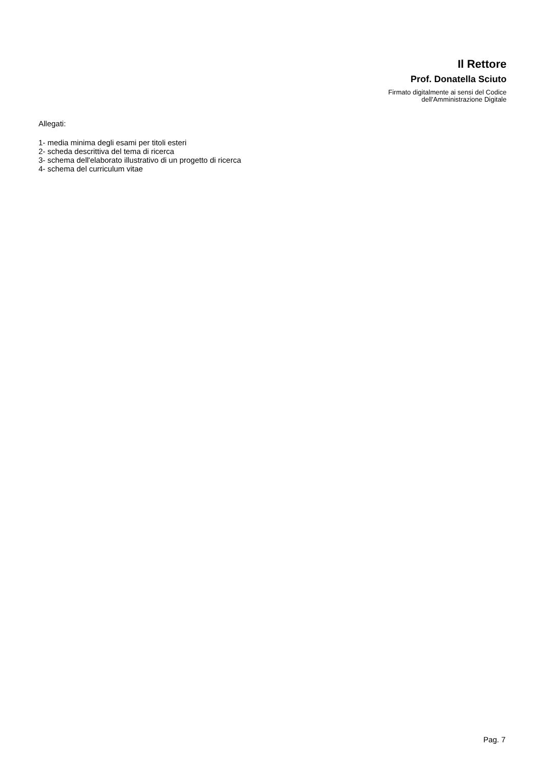Il Rettore
Prof. Donatella Sciuto
Firmato digitalmente ai sensi del Codice
dell'Amministrazione Digitale
Allegati:
1- media minima degli esami per titoli esteri
2- scheda descrittiva del tema di ricerca
3- schema dell'elaborato illustrativo di un progetto di ricerca
4- schema del curriculum vitae
Pag. 7